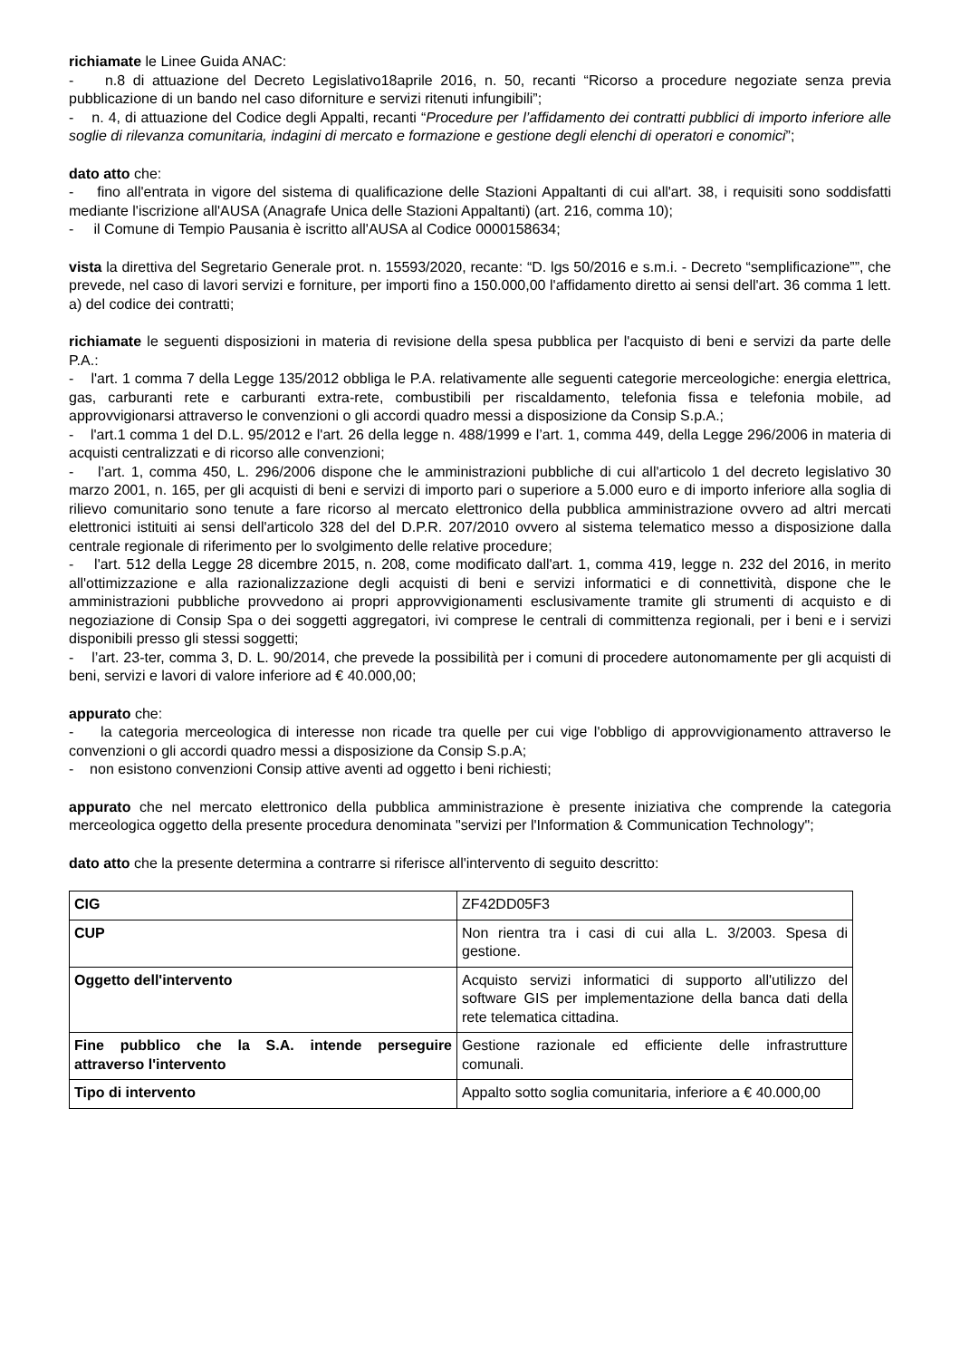richiamate le Linee Guida ANAC:
- n.8 di attuazione del Decreto Legislativo18aprile 2016, n. 50, recanti “Ricorso a procedure negoziate senza previa pubblicazione di un bando nel caso diforniture e servizi ritenuti infungibili”;
- n. 4, di attuazione del Codice degli Appalti, recanti “Procedure per l’affidamento dei contratti pubblici di importo inferiore alle soglie di rilevanza comunitaria, indagini di mercato e formazione e gestione degli elenchi di operatori e conomici”;
dato atto che:
- fino all'entrata in vigore del sistema di qualificazione delle Stazioni Appaltanti di cui all'art. 38, i requisiti sono soddisfatti mediante l'iscrizione all'AUSA (Anagrafe Unica delle Stazioni Appaltanti) (art. 216, comma 10);
- il Comune di Tempio Pausania è iscritto all'AUSA al Codice 0000158634;
vista la direttiva del Segretario Generale prot. n. 15593/2020, recante: “D. lgs 50/2016 e s.m.i. - Decreto “semplificazione””, che prevede, nel caso di lavori servizi e forniture, per importi fino a 150.000,00 l'affidamento diretto ai sensi dell'art. 36 comma 1 lett. a) del codice dei contratti;
richiamate le seguenti disposizioni in materia di revisione della spesa pubblica per l'acquisto di beni e servizi da parte delle P.A.:
- l'art. 1 comma 7 della Legge 135/2012 obbliga le P.A. relativamente alle seguenti categorie merceologiche: energia elettrica, gas, carburanti rete e carburanti extra-rete, combustibili per riscaldamento, telefonia fissa e telefonia mobile, ad approvvigionarsi attraverso le convenzioni o gli accordi quadro messi a disposizione da Consip S.p.A.;
- l'art.1 comma 1 del D.L. 95/2012 e l'art. 26 della legge n. 488/1999 e l’art. 1, comma 449, della Legge 296/2006 in materia di acquisti centralizzati e di ricorso alle convenzioni;
- l’art. 1, comma 450, L. 296/2006 dispone che le amministrazioni pubbliche di cui all'articolo 1 del decreto legislativo 30 marzo 2001, n. 165, per gli acquisti di beni e servizi di importo pari o superiore a 5.000 euro e di importo inferiore alla soglia di rilievo comunitario sono tenute a fare ricorso al mercato elettronico della pubblica amministrazione ovvero ad altri mercati elettronici istituiti ai sensi dell'articolo 328 del del D.P.R. 207/2010 ovvero al sistema telematico messo a disposizione dalla centrale regionale di riferimento per lo svolgimento delle relative procedure;
- l'art. 512 della Legge 28 dicembre 2015, n. 208, come modificato dall'art. 1, comma 419, legge n. 232 del 2016, in merito all'ottimizzazione e alla razionalizzazione degli acquisti di beni e servizi informatici e di connettività, dispone che le amministrazioni pubbliche provvedono ai propri approvvigionamenti esclusivamente tramite gli strumenti di acquisto e di negoziazione di Consip Spa o dei soggetti aggregatori, ivi comprese le centrali di committenza regionali, per i beni e i servizi disponibili presso gli stessi soggetti;
- l’art. 23-ter, comma 3, D. L. 90/2014, che prevede la possibilità per i comuni di procedere autonomamente per gli acquisti di beni, servizi e lavori di valore inferiore ad € 40.000,00;
appurato che:
- la categoria merceologica di interesse non ricade tra quelle per cui vige l'obbligo di approvvigionamento attraverso le convenzioni o gli accordi quadro messi a disposizione da Consip S.p.A;
- non esistono convenzioni Consip attive aventi ad oggetto i beni richiesti;
appurato che nel mercato elettronico della pubblica amministrazione è presente iniziativa che comprende la categoria merceologica oggetto della presente procedura denominata "servizi per l'Information & Communication Technology";
dato atto che la presente determina a contrarre si riferisce all'intervento di seguito descritto:
| CIG | ZF42DD05F3 |
| CUP | Non rientra tra i casi di cui alla L. 3/2003. Spesa di gestione. |
| Oggetto dell'intervento | Acquisto servizi informatici di supporto all'utilizzo del software GIS per implementazione della banca dati della rete telematica cittadina. |
| Fine pubblico che la S.A. intende perseguire attraverso l'intervento | Gestione razionale ed efficiente delle infrastrutture comunali. |
| Tipo di intervento | Appalto sotto soglia comunitaria, inferiore a € 40.000,00 |